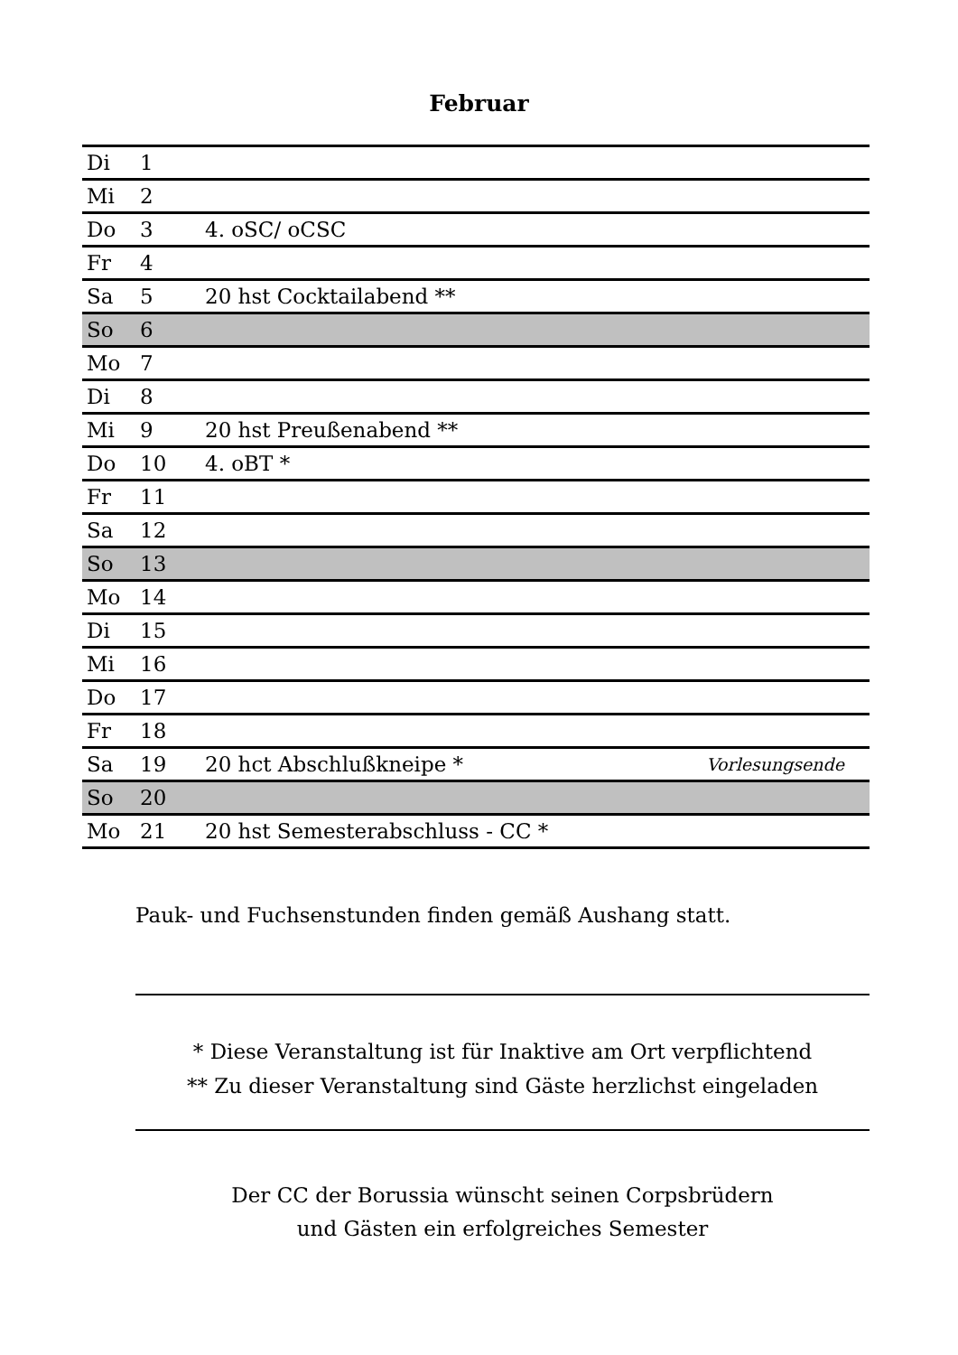Februar
| Di | 1 | | |
| Mi | 2 | | |
| Do | 3 | 4. oSC/ oCSC | |
| Fr | 4 | | |
| Sa | 5 | 20 hst Cocktailabend ** | |
| So | 6 | | |
| Mo | 7 | | |
| Di | 8 | | |
| Mi | 9 | 20 hst Preußenabend ** | |
| Do | 10 | 4. oBT * | |
| Fr | 11 | | |
| Sa | 12 | | |
| So | 13 | | |
| Mo | 14 | | |
| Di | 15 | | |
| Mi | 16 | | |
| Do | 17 | | |
| Fr | 18 | | |
| Sa | 19 | 20 hct Abschlußkneipe * | Vorlesungsende |
| So | 20 | | |
| Mo | 21 | 20 hst Semesterabschluss - CC * | |
Pauk- und Fuchsenstunden finden gemäß Aushang statt.
* Diese Veranstaltung ist für Inaktive am Ort verpflichtend
** Zu dieser Veranstaltung sind Gäste herzlichst eingeladen
Der CC der Borussia wünscht seinen Corpsbrüdern
und Gästen ein erfolgreiches Semester